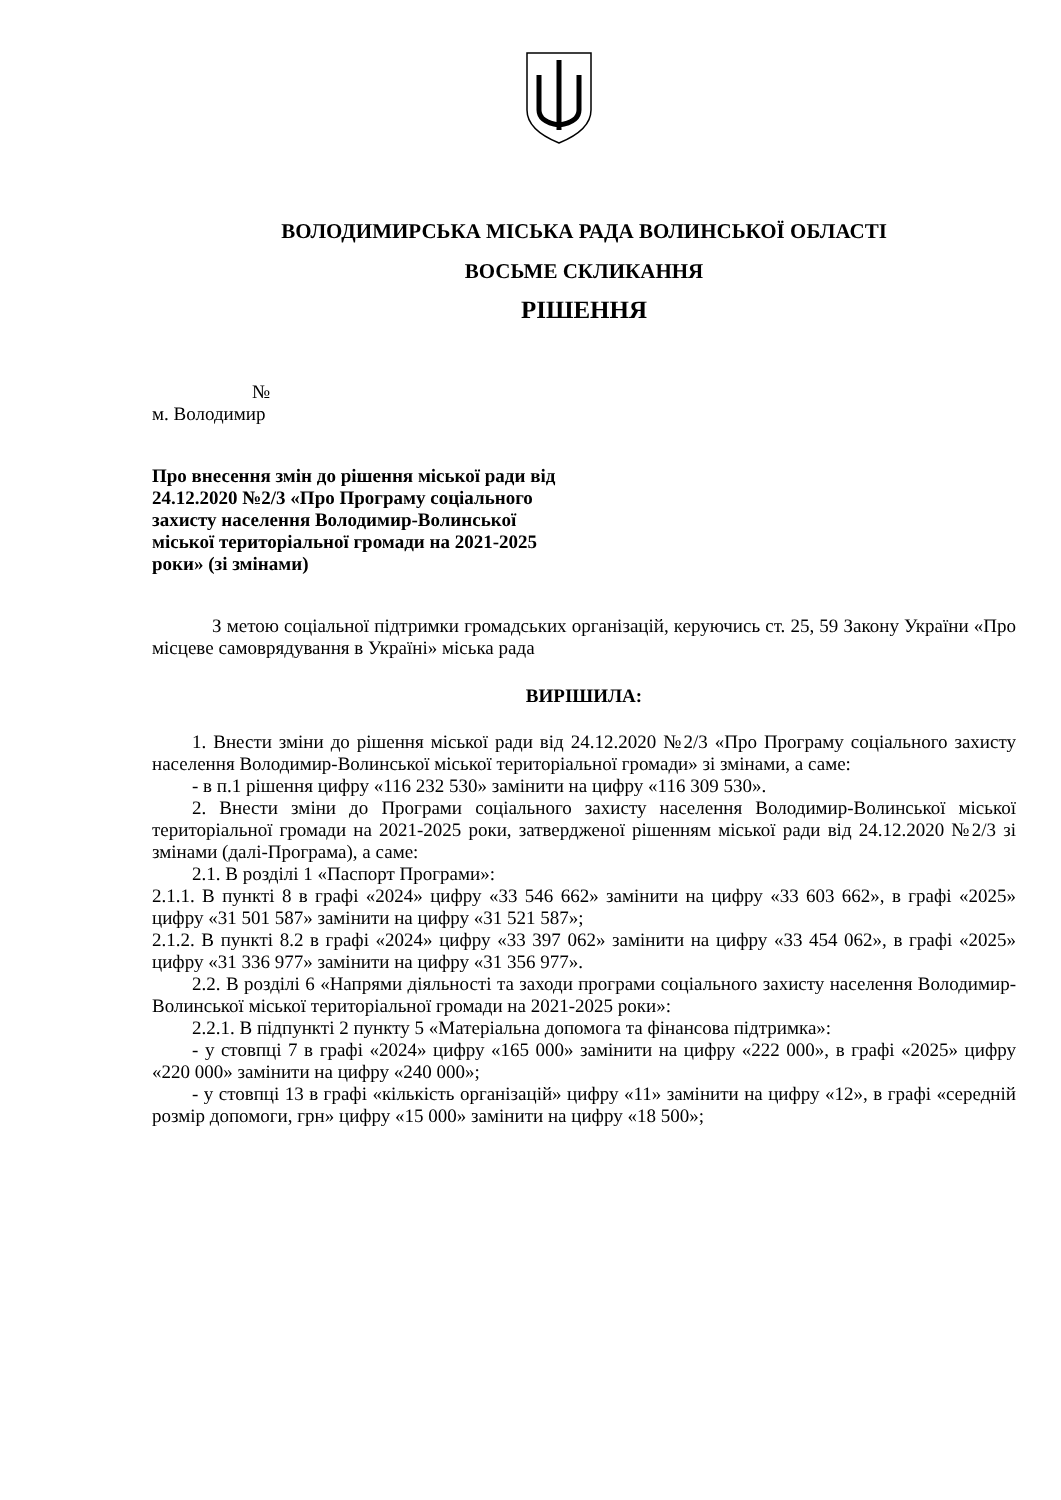ВОЛОДИМИРСЬКА МІСЬКА РАДА ВОЛИНСЬКОЇ ОБЛАСТІ
ВОСЬМЕ СКЛИКАННЯ
РІШЕННЯ
№
м. Володимир
Про внесення змін до рішення міської ради від 24.12.2020 №2/3 «Про Програму соціального захисту населення Володимир-Волинської міської територіальної громади на 2021-2025 роки» (зі змінами)
З метою соціальної підтримки громадських організацій, керуючись ст. 25, 59 Закону України «Про місцеве самоврядування в Україні» міська рада
ВИРІШИЛА:
1. Внести зміни до рішення міської ради від 24.12.2020 №2/3 «Про Програму соціального захисту населення Володимир-Волинської міської територіальної громади» зі змінами, а саме:
- в п.1 рішення цифру «116 232 530» замінити на цифру «116 309 530».
2. Внести зміни до Програми соціального захисту населення Володимир-Волинської міської територіальної громади на 2021-2025 роки, затвердженої рішенням міської ради від 24.12.2020 №2/3 зі змінами (далі-Програма), а саме:
2.1. В розділі 1 «Паспорт Програми»:
2.1.1. В пункті 8 в графі «2024» цифру «33 546 662» замінити на цифру «33 603 662», в графі «2025» цифру «31 501 587» замінити на цифру «31 521 587»;
2.1.2. В пункті 8.2 в графі «2024» цифру «33 397 062» замінити на цифру «33 454 062», в графі «2025» цифру «31 336 977» замінити на цифру «31 356 977».
2.2. В розділі 6 «Напрями діяльності та заходи програми соціального захисту населення Володимир-Волинської міської територіальної громади на 2021-2025 роки»:
2.2.1. В підпункті 2 пункту 5 «Матеріальна допомога та фінансова підтримка»:
- у стовпці 7 в графі «2024» цифру «165 000» замінити на цифру «222 000», в графі «2025» цифру «220 000» замінити на цифру «240 000»;
- у стовпці 13 в графі «кількість організацій» цифру «11» замінити на цифру «12», в графі «середній розмір допомоги, грн» цифру «15 000» замінити на цифру «18 500»;